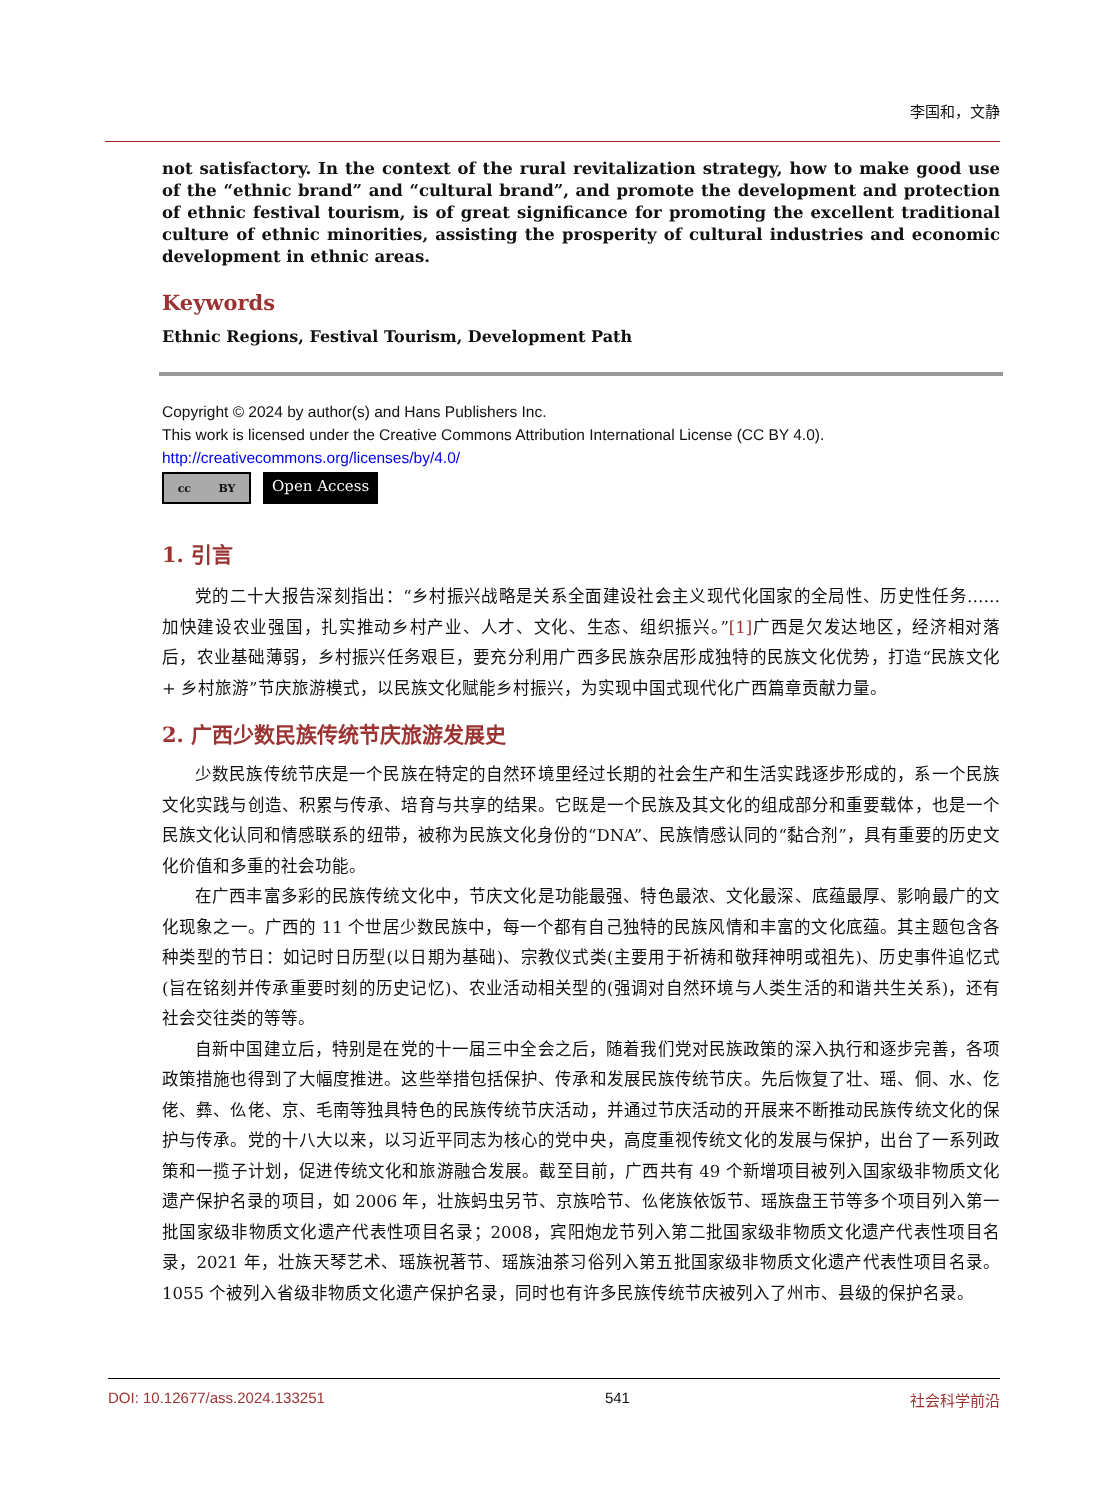李国和，文静
not satisfactory. In the context of the rural revitalization strategy, how to make good use of the “ethnic brand” and “cultural brand”, and promote the development and protection of ethnic festival tourism, is of great significance for promoting the excellent traditional culture of ethnic minorities, assisting the prosperity of cultural industries and economic development in ethnic areas.
Keywords
Ethnic Regions, Festival Tourism, Development Path
Copyright © 2024 by author(s) and Hans Publishers Inc.
This work is licensed under the Creative Commons Attribution International License (CC BY 4.0).
http://creativecommons.org/licenses/by/4.0/
cc BY
Open Access
1. 引言
党的二十大报告深刻指出：“乡村振兴战略是关系全面建设社会主义现代化国家的全局性、历史性任务……加快建设农业强国，扎实推动乡村产业、人才、文化、生态、组织振兴。”[1] 广西是欠发达地区，经济相对落后，农业基础薄弱，乡村振兴任务艰巨，要充分利用广西多民族杂居形成独特的民族文化优势，打造“民族文化 + 乡村旅游”节庆旅游模式，以民族文化赋能乡村振兴，为实现中国式现代化广西篇章贡献力量。
2. 广西少数民族传统节庆旅游发展史
少数民族传统节庆是一个民族在特定的自然环境里经过长期的社会生产和生活实践逐步形成的，系一个民族文化实践与创造、积累与传承、培育与共享的结果。它既是一个民族及其文化的组成部分和重要载体，也是一个民族文化认同和情感联系的纽带，被称为民族文化身份的“DNA”、民族情感认同的“黏合剂”，具有重要的历史文化价值和多重的社会功能。
在广西丰富多彩的民族传统文化中，节庆文化是功能最强、特色最浓、文化最深、底蕴最厚、影响最广的文化现象之一。广西的 11 个世居少数民族中，每一个都有自己独特的民族风情和丰富的文化底蕴。其主题包含各种类型的节日：如记时日历型(以日期为基础)、宗教仪式类(主要用于祈祷和敬拜神明或祖先)、历史事件追忆式(旨在铭刻并传承重要时刻的历史记忆)、农业活动相关型的(强调对自然环境与人类生活的和谐共生关系)，还有社会交往类的等等。
自新中国建立后，特别是在党的十一届三中全会之后，随着我们党对民族政策的深入执行和逐步完善，各项政策措施也得到了大幅度推进。这些举措包括保护、传承和发展民族传统节庆。先后恢复了壮、瑶、侗、水、仡佬、彝、仫佬、京、毛南等独具特色的民族传统节庆活动，并通过节庆活动的开展来不断推动民族传统文化的保护与传承。党的十八大以来，以习近平同志为核心的党中央，高度重视传统文化的发展与保护，出台了一系列政策和一揽子计划，促进传统文化和旅游融合发展。截至目前，广西共有 49 个新增项目被列入国家级非物质文化遗产保护名录的项目，如 2006 年，壮族蚂虫另节、京族哈节、仫佬族依饭节、瑶族盘王节等多个项目列入第一批国家级非物质文化遗产代表性项目名录；2008，宾阳炮龙节列入第二批国家级非物质文化遗产代表性项目名录，2021 年，壮族天琴艺术、瑶族祝著节、瑶族油茶习俗列入第五批国家级非物质文化遗产代表性项目名录。1055 个被列入省级非物质文化遗产保护名录，同时也有许多民族传统节庆被列入了州市、县级的保护名录。
DOI: 10.12677/ass.2024.133251 541 社会科学前沿